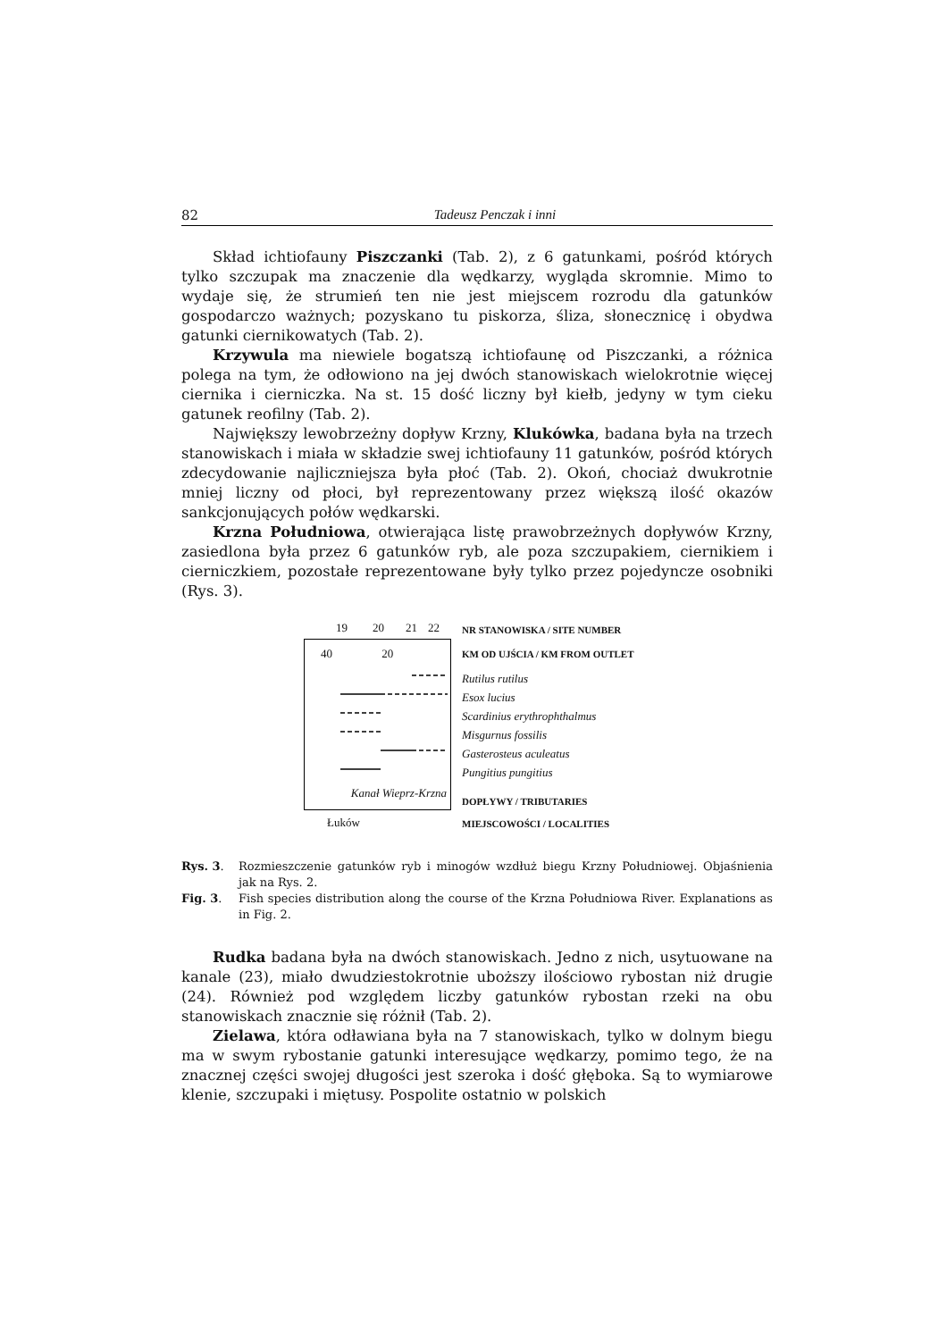82 Tadeusz Penczak i inni
Skład ichtiofauny Piszczanki (Tab. 2), z 6 gatunkami, pośród których tylko szczupak ma znaczenie dla wędkarzy, wygląda skromnie. Mimo to wydaje się, że strumień ten nie jest miejscem rozrodu dla gatunków gospodarczo ważnych; pozyskano tu piskorza, śliza, słonecznicę i obydwa gatunki ciernikowatych (Tab. 2).
Krzywula ma niewiele bogatszą ichtiofaunę od Piszczanki, a różnica polega na tym, że odłowiono na jej dwóch stanowiskach wielokrotnie więcej ciernika i cierniczka. Na st. 15 dość liczny był kiełb, jedyny w tym cieku gatunek reofilny (Tab. 2).
Największy lewobrzeżny dopływ Krzny, Klukówka, badana była na trzech stanowiskach i miała w składzie swej ichtiofauny 11 gatunków, pośród których zdecydowanie najliczniejsza była płoć (Tab. 2). Okoń, chociaż dwukrotnie mniej liczny od płoci, był reprezentowany przez większą ilość okazów sankcjonujących połów wędkarski.
Krzna Południowa, otwierająca listę prawobrzeżnych dopływów Krzny, zasiedlona była przez 6 gatunków ryb, ale poza szczupakiem, ciernikiem i cierniczkiem, pozostałe reprezentowane były tylko przez pojedyncze osobniki (Rys. 3).
19 20 21 22
40 20
Kanał Wieprz-Krzna
Łuków
NR STANOWISKA / SITE NUMBER
KM OD UJŚCIA / KM FROM OUTLET
Rutilus rutilus
Esox lucius
Scardinius erythrophthalmus
Misgurnus fossilis
Gasterosteus aculeatus
Pungitius pungitius
DOPŁYWY / TRIBUTARIES
MIEJSCOWOŚCI / LOCALITIES
Rys. 3. Rozmieszczenie gatunków ryb i minogów wzdłuż biegu Krzny Południowej. Objaśnienia jak na Rys. 2.
Fig. 3. Fish species distribution along the course of the Krzna Południowa River. Explanations as in Fig. 2.
Rudka badana była na dwóch stanowiskach. Jedno z nich, usytuowane na kanale (23), miało dwudziestokrotnie uboższy ilościowo rybostan niż drugie (24). Również pod względem liczby gatunków rybostan rzeki na obu stanowiskach znacznie się różnił (Tab. 2).
Zielawa, która odławiana była na 7 stanowiskach, tylko w dolnym biegu ma w swym rybostanie gatunki interesujące wędkarzy, pomimo tego, że na znacznej części swojej długości jest szeroka i dość głęboka. Są to wymiarowe klenie, szczupaki i miętusy. Pospolite ostatnio w polskich